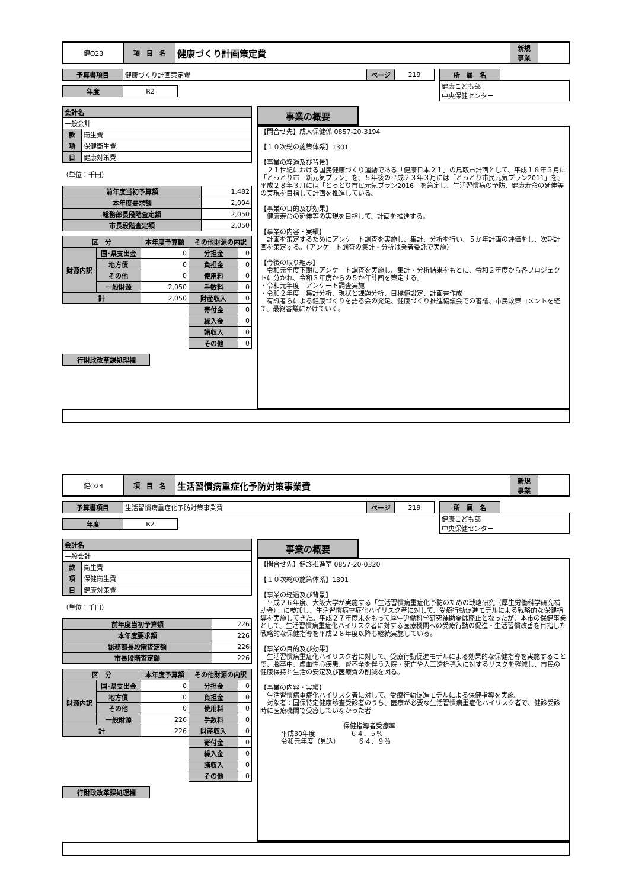| 健O23 | 項 目 名 | 健康づくり計画策定費 | 新規 事業 | |
| 予算書項目 | 健康づくり計画策定費 | ページ | 219 |
| 年度 | R2 |
| 所 属 名 | |
| 健康こども部 中央保健センター | |
| 会計名 | |
| 一般会計 | |
| 款 | 衛生費 |
| 項 | 保健衛生費 |
| 目 | 健康対策費 |
（単位：千円）
| 前年度当初予算額 | 1,482 |
| 本年度要求額 | 2,094 |
| 総務部長段階査定額 | 2,050 |
| 市長段階査定額 | 2,050 |
| 区 分 | | 本年度予算額 | その他財源の内訳 | |
| --- | --- | --- | --- | --- |
| 財源内訳 | 国･県支出金 | 0 | 分担金 | 0 |
| | 地方債 | 0 | 負担金 | 0 |
| | その他 | 0 | 使用料 | 0 |
| | 一般財源 | 2,050 | 手数料 | 0 |
| 計 | | 2,050 | 財産収入 | 0 |
| | | | 寄付金 | 0 |
| | | | 繰入金 | 0 |
| | | | 諸収入 | 0 |
| | | | その他 | 0 |
| 行財政改革課処理欄 |
事業の概要
【問合せ先】成人保健係 0857-20-3194 【１０次総の施策体系】1301 【事業の経過及び背景】 　２１世紀における国民健康づくり運動である「健康日本２１」の鳥取市計画として、平成１８年３月に「とっとり市　新元気プラン」を、５年後の平成２３年３月には「とっとり市民元気プラン2011」を、平成２８年３月には「とっとり市民元気プラン2016」を策定し、生活習慣病の予防、健康寿命の延伸等の実現を目指して計画を推進している。 【事業の目的及び効果】 　健康寿命の延伸等の実現を目指して、計画を推進する。 【事業の内容・実績】 　計画を策定するためにアンケート調査を実施し、集計、分析を行い、５か年計画の評価をし、次期計画を策定する。（アンケート調査の集計・分析は業者委託で実施） 【今後の取り組み】 　令和元年度下期にアンケート調査を実施し、集計・分析結果をもとに、令和２年度から各プロジェクトに分かれ、令和３年度からの５か年計画を策定する。 ・令和元年度　アンケート調査実施 ・令和２年度　集計分析、現状と課題分析、目標値設定、計画書作成 　有識者らによる健康づくりを語る会の発足、健康づくり推進協議会での審議、市民政策コメントを経て、最終審議にかけていく。
| 健O24 | 項 目 名 | 生活習慣病重症化予防対策事業費 | 新規 事業 | |
| 予算書項目 | 生活習慣病重症化予防対策事業費 | ページ | 219 |
| 年度 | R2 |
| 所 属 名 | |
| 健康こども部 中央保健センター | |
| 会計名 | |
| 一般会計 | |
| 款 | 衛生費 |
| 項 | 保健衛生費 |
| 目 | 健康対策費 |
（単位：千円）
| 前年度当初予算額 | 226 |
| 本年度要求額 | 226 |
| 総務部長段階査定額 | 226 |
| 市長段階査定額 | 226 |
| 区 分 | | 本年度予算額 | その他財源の内訳 | |
| --- | --- | --- | --- | --- |
| 財源内訳 | 国･県支出金 | 0 | 分担金 | 0 |
| | 地方債 | 0 | 負担金 | 0 |
| | その他 | 0 | 使用料 | 0 |
| | 一般財源 | 226 | 手数料 | 0 |
| 計 | | 226 | 財産収入 | 0 |
| | | | 寄付金 | 0 |
| | | | 繰入金 | 0 |
| | | | 諸収入 | 0 |
| | | | その他 | 0 |
| 行財政改革課処理欄 |
事業の概要
【問合せ先】健診推進室 0857-20-0320 【１０次総の施策体系】1301 【事業の経過及び背景】 　平成２６年度、大阪大学が実施する「生活習慣病重症化予防のための戦略研究（厚生労働科学研究補助金）」に参加し、生活習慣病重症化ハイリスク者に対して、受療行動促進モデルによる戦略的な保健指導を実施してきた。平成２７年度末をもって厚生労働科学研究補助金は廃止となったが、本市の保健事業として、生活習慣病重症化ハイリスク者に対する医療機関への受療行動の促進・生活習慣改善を目指した戦略的な保健指導を平成２８年度以降も継続実施している。 【事業の目的及び効果】 　生活習慣病重症化ハイリスク者に対して、受療行動促進モデルによる効果的な保健指導を実施することで、脳卒中、虚血性心疾患、腎不全を伴う入院・死亡や人工透析導入に対するリスクを軽減し、市民の健康保持と生活の安定及び医療費の削減を図る。 【事業の内容・実績】 　生活習慣病重症化ハイリスク者に対して、受療行動促進モデルによる保健指導を実施。 　対象者：国保特定健康診査受診者のうち、医療が必要な生活習慣病重症化ハイリスク者で、健診受診時に医療機関で受療していなかった者 保健指導者受療率 平成30年度 ６４．５％ 令和元年度（見込） ６４．９％